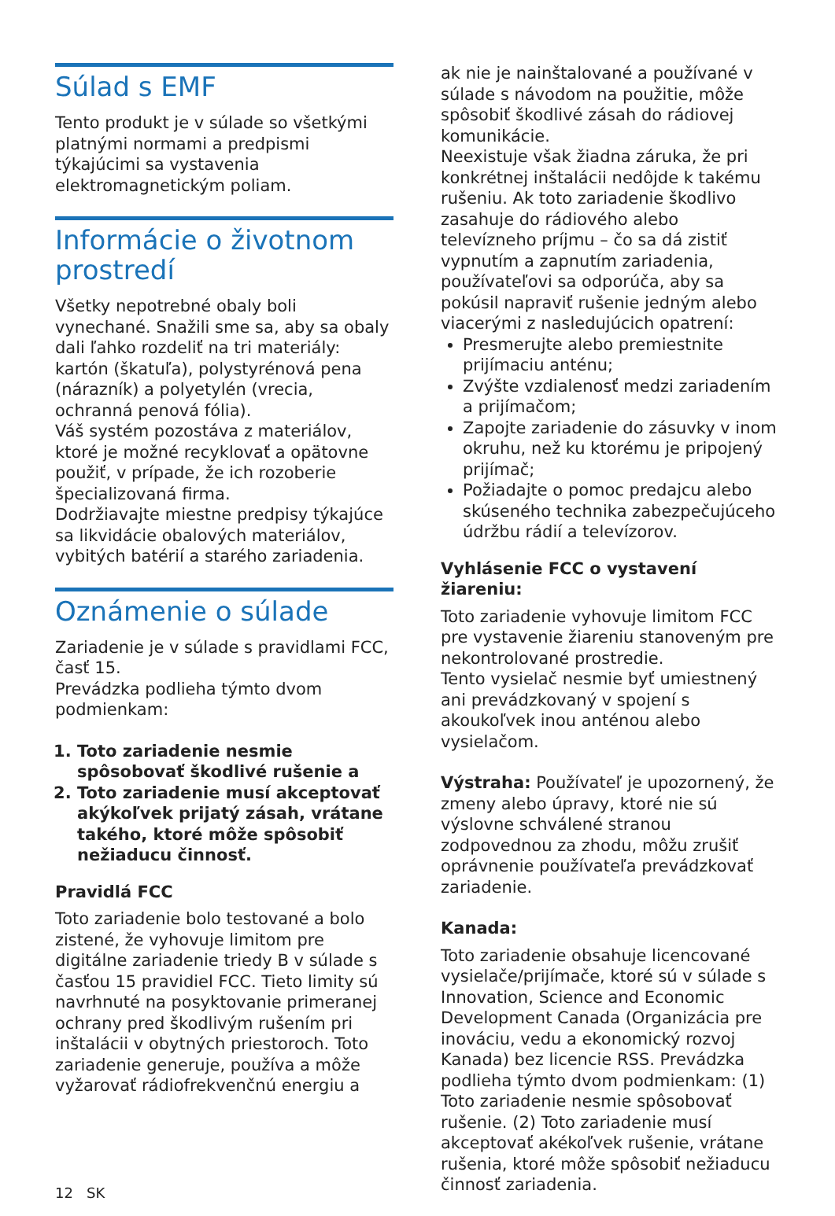Súlad s EMF
Tento produkt je v súlade so všetkými platnými normami a predpismi týkajúcimi sa vystavenia elektromagnetickým poliam.
Informácie o životnom prostredí
Všetky nepotrebné obaly boli vynechané. Snažili sme sa, aby sa obaly dali ľahko rozdeliť na tri materiály: kartón (škatuľa), polystyrénová pena (nárazník) a polyetylén (vrecia, ochranná penová fólia).
Váš systém pozostáva z materiálov, ktoré je možné recyklovať a opätovne použiť, v prípade, že ich rozoberie špecializovaná firma.
Dodržiavajte miestne predpisy týkajúce sa likvidácie obalových materiálov, vybitých batérií a starého zariadenia.
Oznámenie o súlade
Zariadenie je v súlade s pravidlami FCC, časť 15.
Prevádzka podlieha týmto dvom podmienkam:
1. Toto zariadenie nesmie spôsobovať škodlivé rušenie a
2. Toto zariadenie musí akceptovať akýkoľvek prijatý zásah, vrátane takého, ktoré môže spôsobiť nežiaducu činnosť.
Pravidlá FCC
Toto zariadenie bolo testované a bolo zistené, že vyhovuje limitom pre digitálne zariadenie triedy B v súlade s časťou 15 pravidiel FCC. Tieto limity sú navrhnuté na posyktovanie primeranej ochrany pred škodlivým rušením pri inštalácii v obytných priestoroch. Toto zariadenie generuje, používa a môže vyžarovať rádiofrekvenčnú energiu a
12 SK
ak nie je nainštalované a používané v súlade s návodom na použitie, môže spôsobiť škodlivé zásah do rádiovej komunikácie.
Neexistuje však žiadna záruka, že pri konkrétnej inštalácii nedôjde k takému rušeniu. Ak toto zariadenie škodlivo zasahuje do rádiového alebo televízneho príjmu – čo sa dá zistiť vypnutím a zapnutím zariadenia, používateľovi sa odporúča, aby sa pokúsil napraviť rušenie jedným alebo viacerými z nasledujúcich opatrení:
Presmerujte alebo premiestnite prijímaciu anténu;
Zvýšte vzdialenosť medzi zariadením a prijímačom;
Zapojte zariadenie do zásuvky v inom okruhu, než ku ktorému je pripojený prijímač;
Požiadajte o pomoc predajcu alebo skúseného technika zabezpečujúceho údržbu rádií a televízorov.
Vyhlásenie FCC o vystavení žiareniu:
Toto zariadenie vyhovuje limitom FCC pre vystavenie žiareniu stanoveným pre nekontrolované prostredie.
Tento vysielač nesmie byť umiestnený ani prevádzkovaný v spojení s akoukoľvek inou anténou alebo vysielačom.
Výstraha: Používateľ je upozornený, že zmeny alebo úpravy, ktoré nie sú výslovne schválené stranou zodpovednou za zhodu, môžu zrušiť oprávnenie používateľa prevádzkovať zariadenie.
Kanada:
Toto zariadenie obsahuje licencované vysielače/prijímače, ktoré sú v súlade s Innovation, Science and Economic Development Canada (Organizácia pre inováciu, vedu a ekonomický rozvoj Kanada) bez licencie RSS. Prevádzka podlieha týmto dvom podmienkam: (1) Toto zariadenie nesmie spôsobovať rušenie. (2) Toto zariadenie musí akceptovať akékoľvek rušenie, vrátane rušenia, ktoré môže spôsobiť nežiaducu činnosť zariadenia.